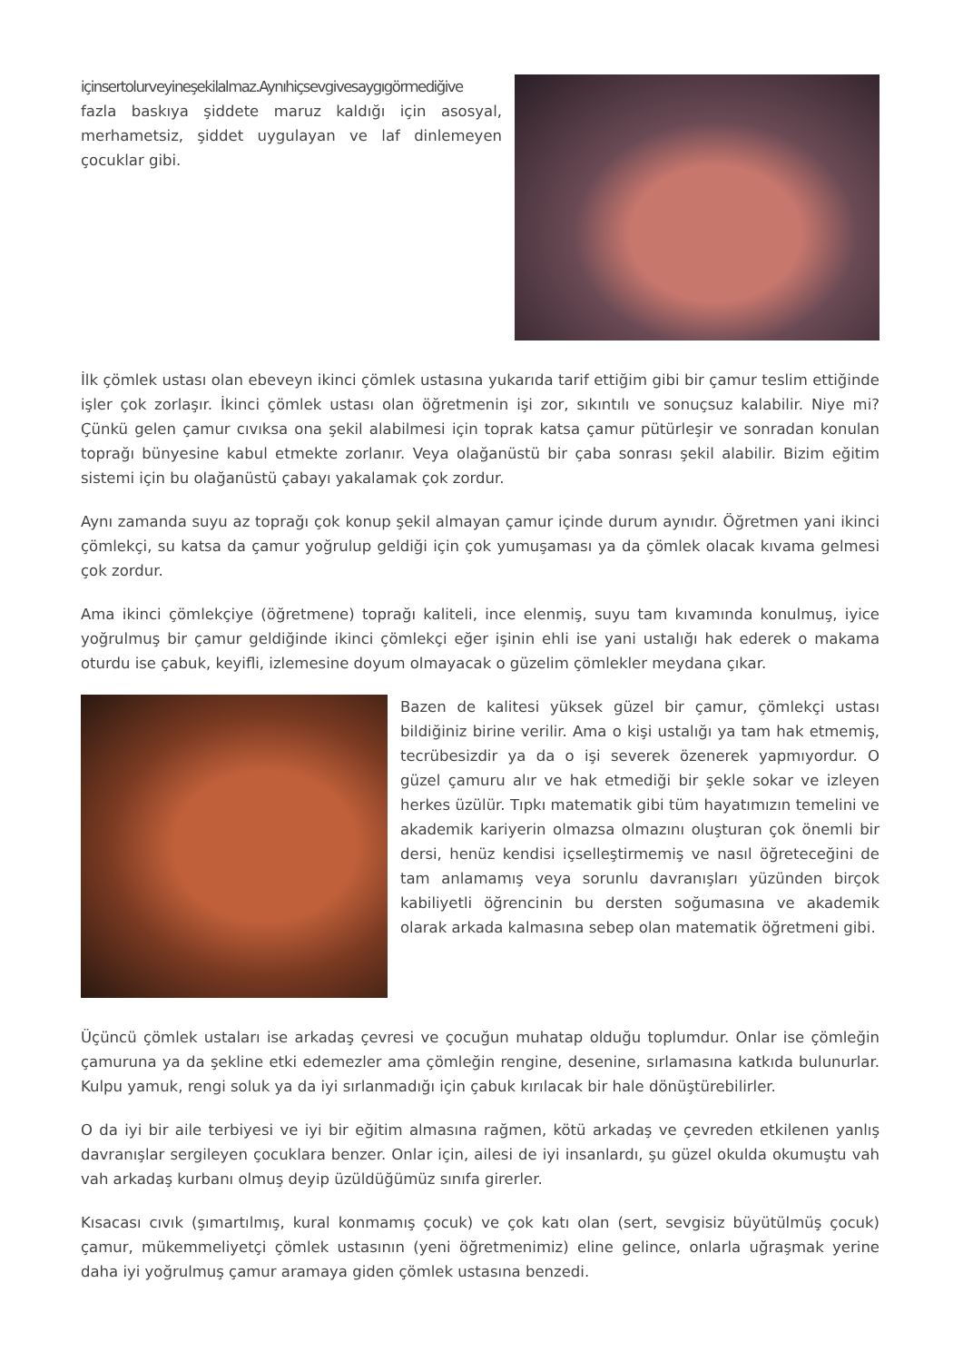içinsertolurveyineşekilalmaz.Aynıhiçsevgivesaygıgörmediğive fazla baskıya şiddete maruz kaldığı için asosyal, merhametsiz, şiddet uygulayan ve laf dinlemeyen çocuklar gibi.
İlk çömlek ustası olan ebeveyn ikinci çömlek ustasına yukarıda tarif ettiğim gibi bir çamur teslim ettiğinde işler çok zorlaşır. İkinci çömlek ustası olan öğretmenin işi zor, sıkıntılı ve sonuçsuz kalabilir. Niye mi? Çünkü gelen çamur cıvıksa ona şekil alabilmesi için toprak katsa çamur pütürleşir ve sonradan konulan toprağı bünyesine kabul etmekte zorlanır. Veya olağanüstü bir çaba sonrası şekil alabilir. Bizim eğitim sistemi için bu olağanüstü çabayı yakalamak çok zordur.
Aynı zamanda suyu az toprağı çok konup şekil almayan çamur içinde durum aynıdır. Öğretmen yani ikinci çömlekçi, su katsa da çamur yoğrulup geldiği için çok yumuşaması ya da çömlek olacak kıvama gelmesi çok zordur.
Ama ikinci çömlekçiye (öğretmene) toprağı kaliteli, ince elenmiş, suyu tam kıvamında konulmuş, iyice yoğrulmuş bir çamur geldiğinde ikinci çömlekçi eğer işinin ehli ise yani ustalığı hak ederek o makama oturdu ise çabuk, keyifli, izlemesine doyum olmayacak o güzelim çömlekler meydana çıkar.
Bazen de kalitesi yüksek güzel bir çamur, çömlekçi ustası bildiğiniz birine verilir. Ama o kişi ustalığı ya tam hak etmemiş, tecrübesizdir ya da o işi severek özenerek yapmıyordur. O güzel çamuru alır ve hak etmediği bir şekle sokar ve izleyen herkes üzülür. Tıpkı matematik gibi tüm hayatımızın temelini ve akademik kariyerin olmazsa olmazını oluşturan çok önemli bir dersi, henüz kendisi içselleştirmemiş ve nasıl öğreteceğini de tam anlamamış veya sorunlu davranışları yüzünden birçok kabiliyetli öğrencinin bu dersten soğumasına ve akademik olarak arkada kalmasına sebep olan matematik öğretmeni gibi.
Üçüncü çömlek ustaları ise arkadaş çevresi ve çocuğun muhatap olduğu toplumdur. Onlar ise çömleğin çamuruna ya da şekline etki edemezler ama çömleğin rengine, desenine, sırlamasına katkıda bulunurlar. Kulpu yamuk, rengi soluk ya da iyi sırlanmadığı için çabuk kırılacak bir hale dönüştürebilirler.
O da iyi bir aile terbiyesi ve iyi bir eğitim almasına rağmen, kötü arkadaş ve çevreden etkilenen yanlış davranışlar sergileyen çocuklara benzer. Onlar için, ailesi de iyi insanlardı, şu güzel okulda okumuştu vah vah arkadaş kurbanı olmuş deyip üzüldüğümüz sınıfa girerler.
Kısacası cıvık (şımartılmış, kural konmamış çocuk) ve çok katı olan (sert, sevgisiz büyütülmüş çocuk) çamur, mükemmeliyetçi çömlek ustasının (yeni öğretmenimiz) eline gelince, onlarla uğraşmak yerine daha iyi yoğrulmuş çamur aramaya giden çömlek ustasına benzedi.